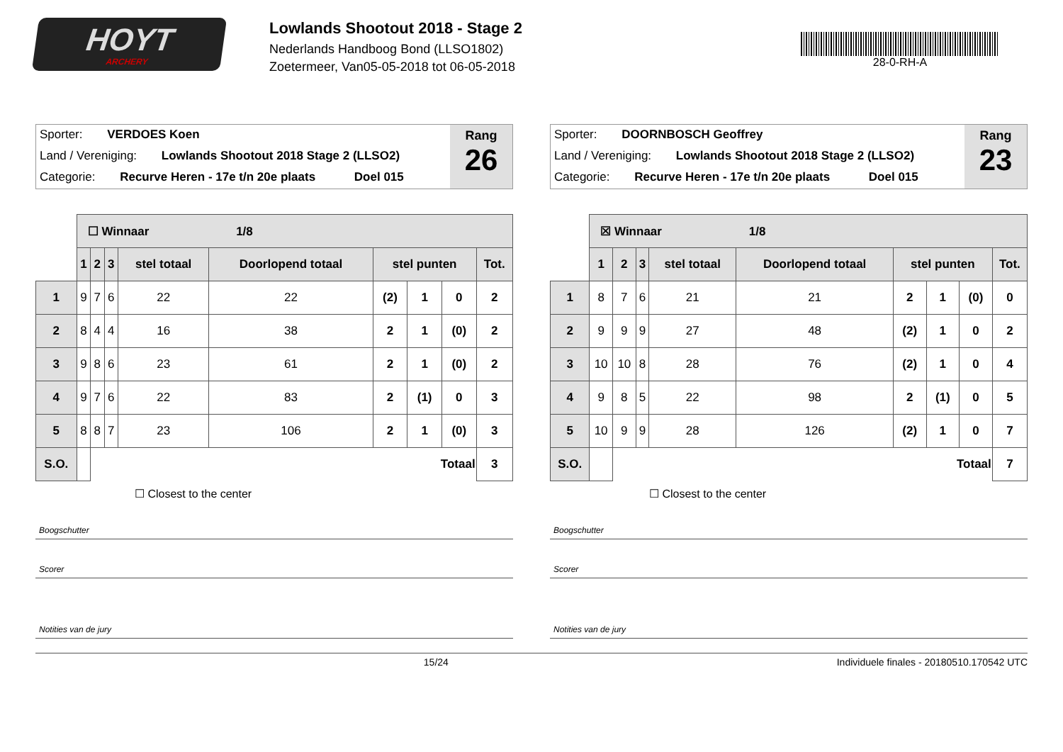HOYT
ARCHERY
Lowlands Shootout 2018 - Stage 2
Nederlands Handboog Bond (LLSO1802)
Zoetermeer, Van05-05-2018 tot 06-05-2018
28-0-RH-A
Sporter: VERDOES Koen
Land / Vereniging: Lowlands Shootout 2018 Stage 2 (LLSO2)
Categorie: Recurve Heren - 17e t/n 20e plaats Doel 015
Rang
26
| | ☐ Winnaar 1/8 | | | | | | | | |
| | 1 | 2 | 3 | stel totaal | Doorlopend totaal | stel punten | | | Tot. |
| 1 | 9 | 7 | 6 | 22 | 22 | (2) | 1 | 0 | 2 |
| 2 | 8 | 4 | 4 | 16 | 38 | 2 | 1 | (0) | 2 |
| 3 | 9 | 8 | 6 | 23 | 61 | 2 | 1 | (0) | 2 |
| 4 | 9 | 7 | 6 | 22 | 83 | 2 | (1) | 0 | 3 |
| 5 | 8 | 8 | 7 | 23 | 106 | 2 | 1 | (0) | 3 |
| S.O. | | Totaal | | | | | | | 3 |
☐ Closest to the center
Boogschutter
Scorer
Notities van de jury
Sporter: DOORNBOSCH Geoffrey
Land / Vereniging: Lowlands Shootout 2018 Stage 2 (LLSO2)
Categorie: Recurve Heren - 17e t/n 20e plaats Doel 015
Rang
23
| | ☒ Winnaar 1/8 | | | | | | | | |
| | 1 | 2 | 3 | stel totaal | Doorlopend totaal | stel punten | | | Tot. |
| 1 | 8 | 7 | 6 | 21 | 21 | 2 | 1 | (0) | 0 |
| 2 | 9 | 9 | 9 | 27 | 48 | (2) | 1 | 0 | 2 |
| 3 | 10 | 10 | 8 | 28 | 76 | (2) | 1 | 0 | 4 |
| 4 | 9 | 8 | 5 | 22 | 98 | 2 | (1) | 0 | 5 |
| 5 | 10 | 9 | 9 | 28 | 126 | (2) | 1 | 0 | 7 |
| S.O. | | Totaal | | | | | | | 7 |
☐ Closest to the center
Boogschutter
Scorer
Notities van de jury
15/24 Individuele finales - 20180510.170542 UTC